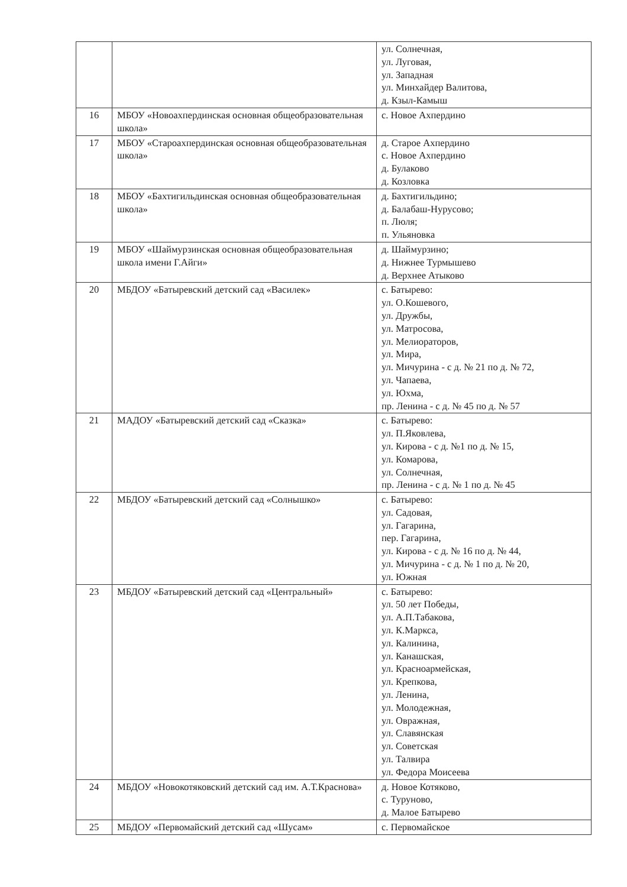| | | ул. Солнечная, ул. Луговая, ул. Западная ул. Минхайдер Валитова, д. Кзыл-Камыш |
| 16 | МБОУ «Новоахпердинская основная общеобразовательная школа» | с. Новое Ахпердино |
| 17 | МБОУ «Староахпердинская основная общеобразовательная школа» | д. Старое Ахпердино с. Новое Ахпердино д. Булаково д. Козловка |
| 18 | МБОУ «Бахтигильдинская основная общеобразовательная школа» | д. Бахтигильдино; д. Балабаш-Нурусово; п. Люля; п. Ульяновка |
| 19 | МБОУ «Шаймурзинская основная общеобразовательная школа имени Г.Айги» | д. Шаймурзино; д. Нижнее Турмышево д. Верхнее Атыково |
| 20 | МБДОУ «Батыревский детский сад «Василек» | с. Батырево: ул. О.Кошевого, ул. Дружбы, ул. Матросова, ул. Мелиораторов, ул. Мира, ул. Мичурина - с д. № 21 по д. № 72, ул. Чапаева, ул. Юхма, пр. Ленина - с д. № 45 по д. № 57 |
| 21 | МАДОУ «Батыревский детский сад «Сказка» | с. Батырево: ул. П.Яковлева, ул. Кирова - с д. №1 по д. № 15, ул. Комарова, ул. Солнечная, пр. Ленина - с д. № 1 по д. № 45 |
| 22 | МБДОУ «Батыревский детский сад «Солнышко» | с. Батырево: ул. Садовая, ул. Гагарина, пер. Гагарина, ул. Кирова - с д. № 16 по д. № 44, ул. Мичурина - с д. № 1 по д. № 20, ул. Южная |
| 23 | МБДОУ «Батыревский детский сад «Центральный» | с. Батырево: ул. 50 лет Победы, ул. А.П.Табакова, ул. К.Маркса, ул. Калинина, ул. Канашская, ул. Красноармейская, ул. Крепкова, ул. Ленина, ул. Молодежная, ул. Овражная, ул. Славянская ул. Советская ул. Талвира ул. Федора Моисеева |
| 24 | МБДОУ «Новокотяковский детский сад им. А.Т.Краснова» | д. Новое Котяково, с. Туруново, д. Малое Батырево |
| 25 | МБДОУ «Первомайский детский сад «Шусам» | с. Первомайское |